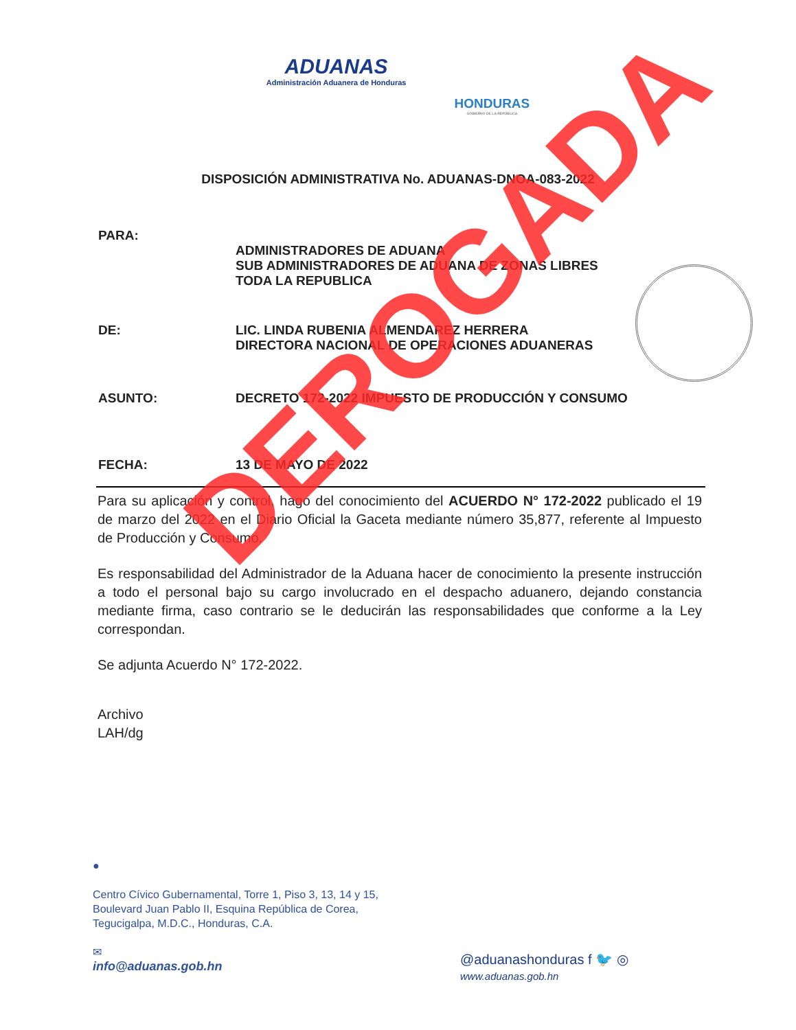ADUANAS
Administración Aduanera de Honduras
HONDURAS
GOBIERNO DE LA REPÚBLICA
DISPOSICIÓN ADMINISTRATIVA No. ADUANAS-DNOA-083-2022
PARA:
ADMINISTRADORES DE ADUANA
SUB ADMINISTRADORES DE ADUANA DE ZONAS LIBRES
TODA LA REPUBLICA
DE: LIC. LINDA RUBENIA ALMENDAREZ HERRERA
DIRECTORA NACIONAL DE OPERACIONES ADUANERAS
ASUNTO: DECRETO 172-2022 IMPUESTO DE PRODUCCIÓN Y CONSUMO
FECHA: 13 DE MAYO DE 2022
Para su aplicación y control, hago del conocimiento del ACUERDO N° 172-2022 publicado el 19 de marzo del 2022 en el Diario Oficial la Gaceta mediante número 35,877, referente al Impuesto de Producción y Consumo.
Es responsabilidad del Administrador de la Aduana hacer de conocimiento la presente instrucción a todo el personal bajo su cargo involucrado en el despacho aduanero, dejando constancia mediante firma, caso contrario se le deducirán las responsabilidades que conforme a la Ley correspondan.
Se adjunta Acuerdo N° 172-2022.
Archivo
LAH/dg
DEROGADA
●
Centro Cívico Gubernamental, Torre 1, Piso 3, 13, 14 y 15,
Boulevard Juan Pablo II, Esquina República de Corea,
Tegucigalpa, M.D.C., Honduras, C.A.
✉
info@aduanas.gob.hn
@aduanashonduras f 🐦 ◎
www.aduanas.gob.hn